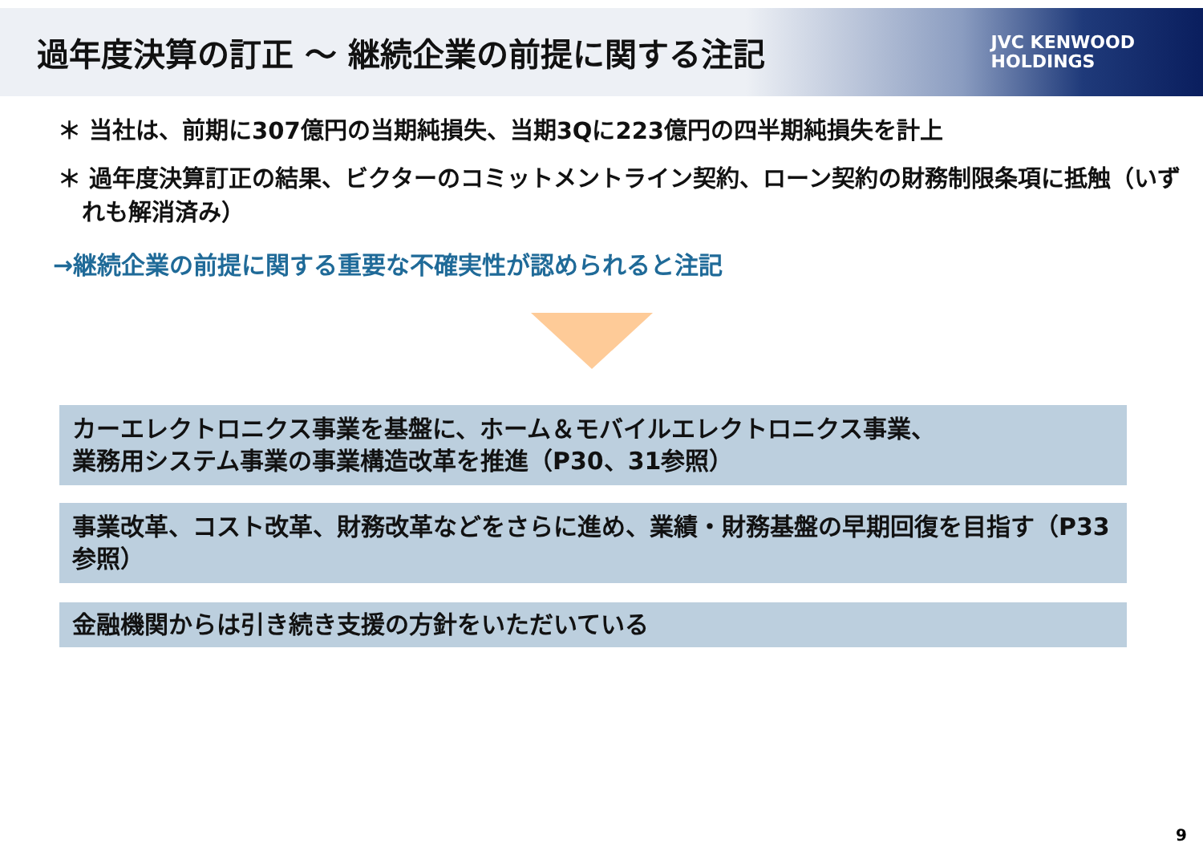過年度決算の訂正 ～ 継続企業の前提に関する注記
JVC KENWOOD
HOLDINGS
＊ 当社は、前期に307億円の当期純損失、当期3Qに223億円の四半期純損失を計上
＊ 過年度決算訂正の結果、ビクターのコミットメントライン契約、ローン契約の財務制限条項に抵触（いずれも解消済み）
→継続企業の前提に関する重要な不確実性が認められると注記
カーエレクトロニクス事業を基盤に、ホーム＆モバイルエレクトロニクス事業、
業務用システム事業の事業構造改革を推進（P30、31参照）
事業改革、コスト改革、財務改革などをさらに進め、業績・財務基盤の早期回復を目指す（P33参照）
金融機関からは引き続き支援の方針をいただいている
9